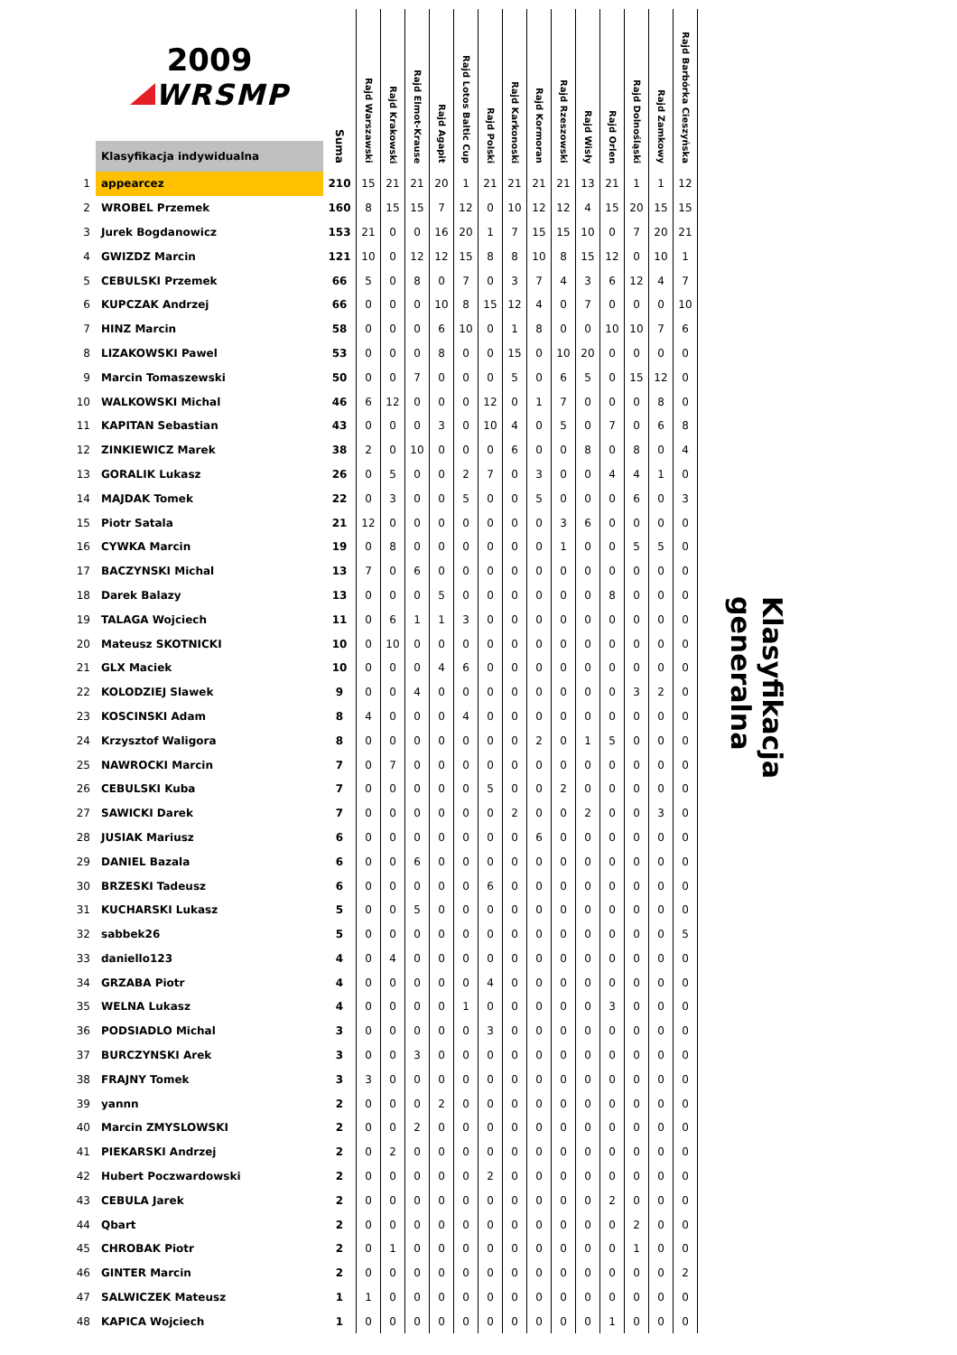| | 2009 WRSMP | Suma | Rajd Warszawski | Rajd Krakowski | Rajd Elmot-Krause | Rajd Agapit | Rajd Lotos Baltic Cup | Rajd Polski | Rajd Karkonoski | Rajd Kormoran | Rajd Rzeszowski | Rajd Wisły | Rajd Orlen | Rajd Dolnośląski | Rajd Zamkowy | Rajd Barbórka Cieszyńska |
| --- | --- | --- | --- | --- | --- | --- | --- | --- | --- | --- | --- | --- | --- | --- | --- | --- |
| | Klasyfikacja indywidualna | | | | | | | | | | | | | | | |
| 1 | appearcez | 210 | 15 | 21 | 21 | 20 | 1 | 21 | 21 | 21 | 21 | 13 | 21 | 1 | 1 | 12 |
| 2 | WROBEL Przemek | 160 | 8 | 15 | 15 | 7 | 12 | 0 | 10 | 12 | 12 | 4 | 15 | 20 | 15 | 15 |
| 3 | Jurek Bogdanowicz | 153 | 21 | 0 | 0 | 16 | 20 | 1 | 7 | 15 | 15 | 10 | 0 | 7 | 20 | 21 |
| 4 | GWIZDZ Marcin | 121 | 10 | 0 | 12 | 12 | 15 | 8 | 8 | 10 | 8 | 15 | 12 | 0 | 10 | 1 |
| 5 | CEBULSKI Przemek | 66 | 5 | 0 | 8 | 0 | 7 | 0 | 3 | 7 | 4 | 3 | 6 | 12 | 4 | 7 |
| 6 | KUPCZAK Andrzej | 66 | 0 | 0 | 0 | 10 | 8 | 15 | 12 | 4 | 0 | 7 | 0 | 0 | 0 | 10 |
| 7 | HINZ Marcin | 58 | 0 | 0 | 0 | 6 | 10 | 0 | 1 | 8 | 0 | 0 | 10 | 10 | 7 | 6 |
| 8 | LIZAKOWSKI Pawel | 53 | 0 | 0 | 0 | 8 | 0 | 0 | 15 | 0 | 10 | 20 | 0 | 0 | 0 | 0 |
| 9 | Marcin Tomaszewski | 50 | 0 | 0 | 7 | 0 | 0 | 0 | 5 | 0 | 6 | 5 | 0 | 15 | 12 | 0 |
| 10 | WALKOWSKI Michal | 46 | 6 | 12 | 0 | 0 | 0 | 12 | 0 | 1 | 7 | 0 | 0 | 0 | 8 | 0 |
| 11 | KAPITAN Sebastian | 43 | 0 | 0 | 0 | 3 | 0 | 10 | 4 | 0 | 5 | 0 | 7 | 0 | 6 | 8 |
| 12 | ZINKIEWICZ Marek | 38 | 2 | 0 | 10 | 0 | 0 | 0 | 6 | 0 | 0 | 8 | 0 | 8 | 0 | 4 |
| 13 | GORALIK Lukasz | 26 | 0 | 5 | 0 | 0 | 2 | 7 | 0 | 3 | 0 | 0 | 4 | 4 | 1 | 0 |
| 14 | MAJDAK Tomek | 22 | 0 | 3 | 0 | 0 | 5 | 0 | 0 | 5 | 0 | 0 | 0 | 6 | 0 | 3 |
| 15 | Piotr Satala | 21 | 12 | 0 | 0 | 0 | 0 | 0 | 0 | 0 | 3 | 6 | 0 | 0 | 0 | 0 |
| 16 | CYWKA Marcin | 19 | 0 | 8 | 0 | 0 | 0 | 0 | 0 | 0 | 1 | 0 | 0 | 5 | 5 | 0 |
| 17 | BACZYNSKI Michal | 13 | 7 | 0 | 6 | 0 | 0 | 0 | 0 | 0 | 0 | 0 | 0 | 0 | 0 | 0 |
| 18 | Darek Balazy | 13 | 0 | 0 | 0 | 5 | 0 | 0 | 0 | 0 | 0 | 0 | 8 | 0 | 0 | 0 |
| 19 | TALAGA Wojciech | 11 | 0 | 6 | 1 | 1 | 3 | 0 | 0 | 0 | 0 | 0 | 0 | 0 | 0 | 0 |
| 20 | Mateusz SKOTNICKI | 10 | 0 | 10 | 0 | 0 | 0 | 0 | 0 | 0 | 0 | 0 | 0 | 0 | 0 | 0 |
| 21 | GLX Maciek | 10 | 0 | 0 | 0 | 4 | 6 | 0 | 0 | 0 | 0 | 0 | 0 | 0 | 0 | 0 |
| 22 | KOLODZIEJ Slawek | 9 | 0 | 0 | 4 | 0 | 0 | 0 | 0 | 0 | 0 | 0 | 0 | 3 | 2 | 0 |
| 23 | KOSCINSKI Adam | 8 | 4 | 0 | 0 | 0 | 4 | 0 | 0 | 0 | 0 | 0 | 0 | 0 | 0 | 0 |
| 24 | Krzysztof Waligora | 8 | 0 | 0 | 0 | 0 | 0 | 0 | 0 | 2 | 0 | 1 | 5 | 0 | 0 | 0 |
| 25 | NAWROCKI Marcin | 7 | 0 | 7 | 0 | 0 | 0 | 0 | 0 | 0 | 0 | 0 | 0 | 0 | 0 | 0 |
| 26 | CEBULSKI Kuba | 7 | 0 | 0 | 0 | 0 | 0 | 5 | 0 | 0 | 2 | 0 | 0 | 0 | 0 | 0 |
| 27 | SAWICKI Darek | 7 | 0 | 0 | 0 | 0 | 0 | 0 | 2 | 0 | 0 | 2 | 0 | 0 | 3 | 0 |
| 28 | JUSIAK Mariusz | 6 | 0 | 0 | 0 | 0 | 0 | 0 | 0 | 6 | 0 | 0 | 0 | 0 | 0 | 0 |
| 29 | DANIEL Bazala | 6 | 0 | 0 | 6 | 0 | 0 | 0 | 0 | 0 | 0 | 0 | 0 | 0 | 0 | 0 |
| 30 | BRZESKI Tadeusz | 6 | 0 | 0 | 0 | 0 | 0 | 6 | 0 | 0 | 0 | 0 | 0 | 0 | 0 | 0 |
| 31 | KUCHARSKI Lukasz | 5 | 0 | 0 | 5 | 0 | 0 | 0 | 0 | 0 | 0 | 0 | 0 | 0 | 0 | 0 |
| 32 | sabbek26 | 5 | 0 | 0 | 0 | 0 | 0 | 0 | 0 | 0 | 0 | 0 | 0 | 0 | 0 | 5 |
| 33 | daniello123 | 4 | 0 | 4 | 0 | 0 | 0 | 0 | 0 | 0 | 0 | 0 | 0 | 0 | 0 | 0 |
| 34 | GRZABA Piotr | 4 | 0 | 0 | 0 | 0 | 0 | 4 | 0 | 0 | 0 | 0 | 0 | 0 | 0 | 0 |
| 35 | WELNA Lukasz | 4 | 0 | 0 | 0 | 0 | 1 | 0 | 0 | 0 | 0 | 0 | 3 | 0 | 0 | 0 |
| 36 | PODSIADLO Michal | 3 | 0 | 0 | 0 | 0 | 0 | 3 | 0 | 0 | 0 | 0 | 0 | 0 | 0 | 0 |
| 37 | BURCZYNSKI Arek | 3 | 0 | 0 | 3 | 0 | 0 | 0 | 0 | 0 | 0 | 0 | 0 | 0 | 0 | 0 |
| 38 | FRAJNY Tomek | 3 | 3 | 0 | 0 | 0 | 0 | 0 | 0 | 0 | 0 | 0 | 0 | 0 | 0 | 0 |
| 39 | yannn | 2 | 0 | 0 | 0 | 2 | 0 | 0 | 0 | 0 | 0 | 0 | 0 | 0 | 0 | 0 |
| 40 | Marcin ZMYSLOWSKI | 2 | 0 | 0 | 2 | 0 | 0 | 0 | 0 | 0 | 0 | 0 | 0 | 0 | 0 | 0 |
| 41 | PIEKARSKI Andrzej | 2 | 0 | 2 | 0 | 0 | 0 | 0 | 0 | 0 | 0 | 0 | 0 | 0 | 0 | 0 |
| 42 | Hubert Poczwardowski | 2 | 0 | 0 | 0 | 0 | 0 | 2 | 0 | 0 | 0 | 0 | 0 | 0 | 0 | 0 |
| 43 | CEBULA Jarek | 2 | 0 | 0 | 0 | 0 | 0 | 0 | 0 | 0 | 0 | 0 | 2 | 0 | 0 | 0 |
| 44 | Qbart | 2 | 0 | 0 | 0 | 0 | 0 | 0 | 0 | 0 | 0 | 0 | 0 | 2 | 0 | 0 |
| 45 | CHROBAK Piotr | 2 | 0 | 1 | 0 | 0 | 0 | 0 | 0 | 0 | 0 | 0 | 0 | 1 | 0 | 0 |
| 46 | GINTER Marcin | 2 | 0 | 0 | 0 | 0 | 0 | 0 | 0 | 0 | 0 | 0 | 0 | 0 | 0 | 2 |
| 47 | SALWICZEK Mateusz | 1 | 1 | 0 | 0 | 0 | 0 | 0 | 0 | 0 | 0 | 0 | 0 | 0 | 0 | 0 |
| 48 | KAPICA Wojciech | 1 | 0 | 0 | 0 | 0 | 0 | 0 | 0 | 0 | 0 | 0 | 1 | 0 | 0 | 0 |
Klasyfikacja generalna